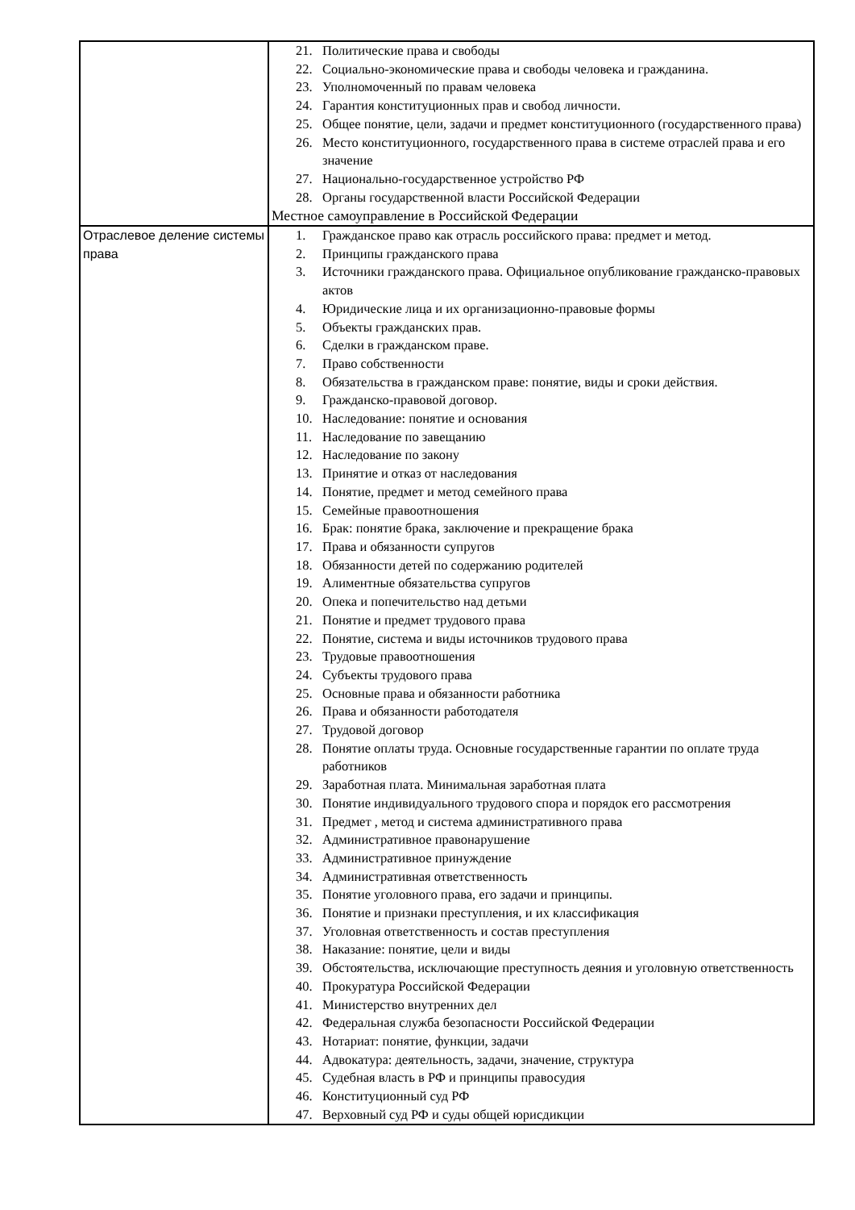| | 21. Политические права и свободы 22. Социально-экономические права и свободы человека и гражданина. 23. Уполномоченный по правам человека 24. Гарантия конституционных прав и свобод личности. 25. Общее понятие, цели, задачи и предмет конституционного (государственного права) 26. Место конституционного, государственного права в системе отраслей права и его значение 27. Национально-государственное устройство РФ 28. Органы государственной власти Российской Федерации Местное самоуправление в Российской Федерации |
| Отраслевое деление системы права | 1. Гражданское право как отрасль российского права: предмет и метод. 2. Принципы гражданского права 3. Источники гражданского права. Официальное опубликование гражданско-правовых актов 4. Юридические лица и их организационно-правовые формы 5. Объекты гражданских прав. 6. Сделки в гражданском праве. 7. Право собственности 8. Обязательства в гражданском праве: понятие, виды и сроки действия. 9. Гражданско-правовой договор. 10. Наследование: понятие и основания 11. Наследование по завещанию 12. Наследование по закону 13. Принятие и отказ от наследования 14. Понятие, предмет и метод семейного права 15. Семейные правоотношения 16. Брак: понятие брака, заключение и прекращение брака 17. Права и обязанности супругов 18. Обязанности детей по содержанию родителей 19. Алиментные обязательства супругов 20. Опека и попечительство над детьми 21. Понятие и предмет трудового права 22. Понятие, система и виды источников трудового права 23. Трудовые правоотношения 24. Субъекты трудового права 25. Основные права и обязанности работника 26. Права и обязанности работодателя 27. Трудовой договор 28. Понятие оплаты труда. Основные государственные гарантии по оплате труда работников 29. Заработная плата. Минимальная заработная плата 30. Понятие индивидуального трудового спора и порядок его рассмотрения 31. Предмет , метод и система административного права 32. Административное правонарушение 33. Административное принуждение 34. Административная ответственность 35. Понятие уголовного права, его задачи и принципы. 36. Понятие и признаки преступления, и их классификация 37. Уголовная ответственность и состав преступления 38. Наказание: понятие, цели и виды 39. Обстоятельства, исключающие преступность деяния и уголовную ответственность 40. Прокуратура Российской Федерации 41. Министерство внутренних дел 42. Федеральная служба безопасности Российской Федерации 43. Нотариат: понятие, функции, задачи 44. Адвокатура: деятельность, задачи, значение, структура 45. Судебная власть в РФ и принципы правосудия 46. Конституционный суд РФ 47. Верховный суд РФ и суды общей юрисдикции |